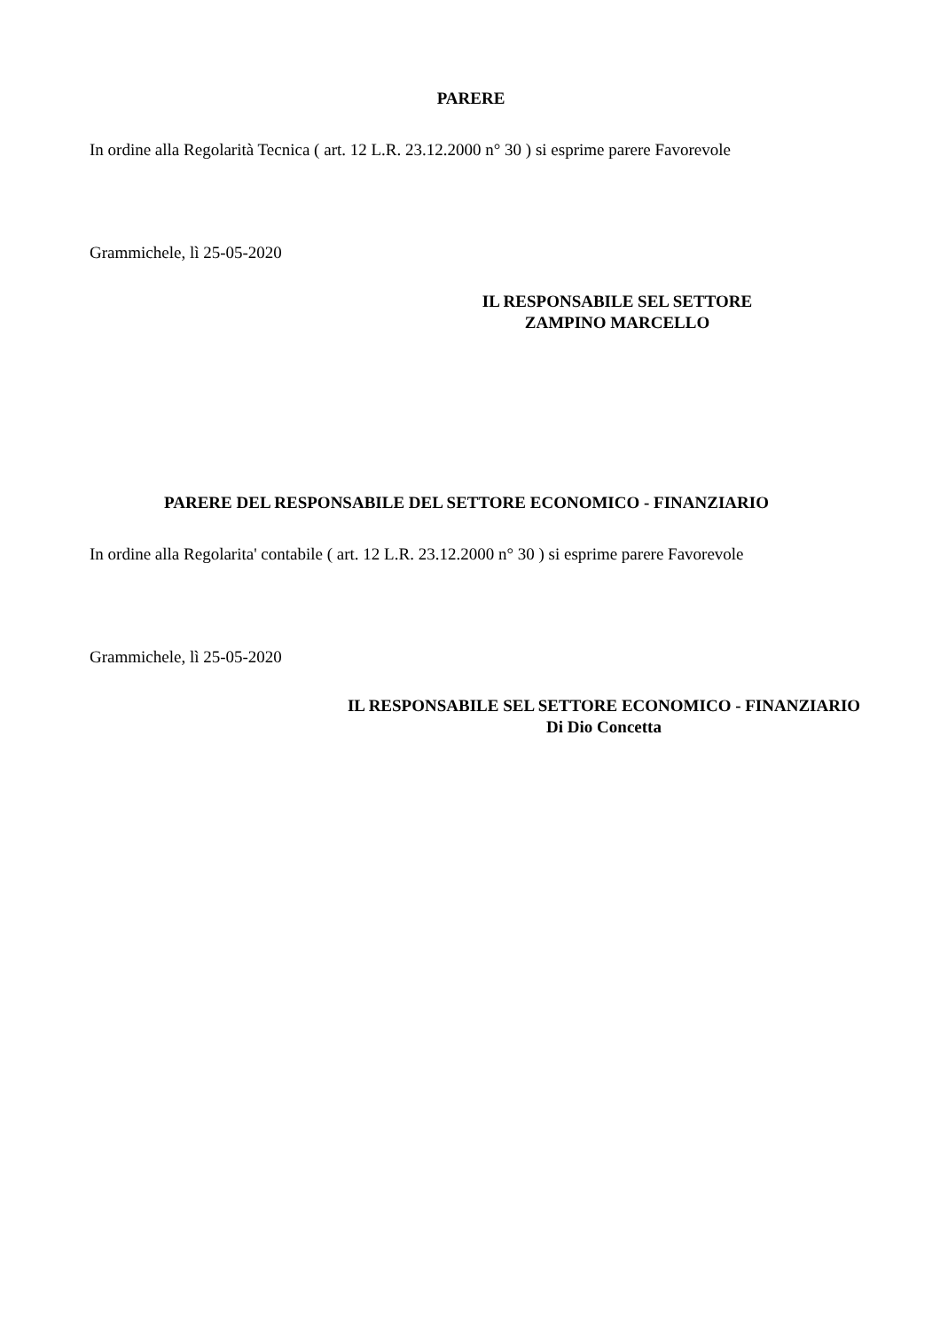PARERE
In ordine alla Regolarità Tecnica ( art. 12 L.R. 23.12.2000 n° 30 ) si esprime parere Favorevole
Grammichele, lì 25-05-2020
IL RESPONSABILE SEL SETTORE
ZAMPINO MARCELLO
PARERE DEL RESPONSABILE DEL SETTORE ECONOMICO - FINANZIARIO
In ordine alla Regolarita' contabile ( art. 12 L.R. 23.12.2000 n° 30 ) si esprime parere Favorevole
Grammichele, lì 25-05-2020
IL RESPONSABILE SEL SETTORE ECONOMICO - FINANZIARIO
Di Dio Concetta